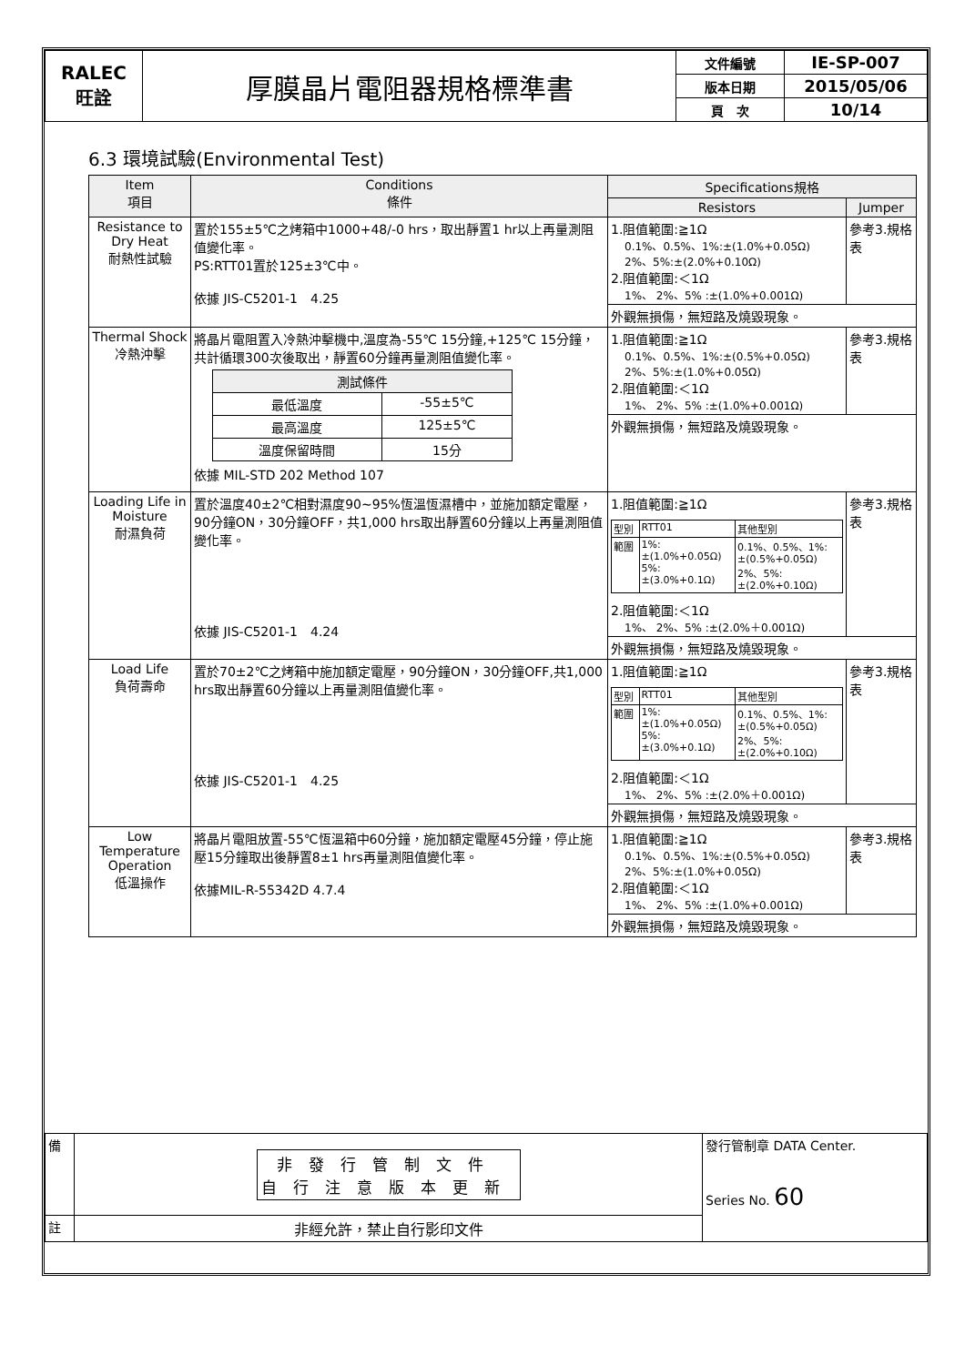| RALEC 旺詮 | 厚膜晶片電阻器規格標準書 | 文件編號 | IE-SP-007 |
| | | 版本日期 | 2015/05/06 |
| | | 頁 次 | 10/14 |
6.3 環境試驗(Environmental Test)
| Item 項目 | Conditions 條件 | Specifications規格 | |
| --- | --- | --- | --- |
| | | Resistors | Jumper |
| Resistance to Dry Heat 耐熱性試驗 | 置於155±5℃之烤箱中1000+48/-0 hrs，取出靜置1 hr以上再量測阻值變化率。 PS:RTT01置於125±3℃中。 依據 JIS-C5201-1 4.25 | 1.阻值範圍:≧1Ω 0.1%、0.5%、1%:±(1.0%+0.05Ω) 2%、5%:±(2.0%+0.10Ω) 2.阻值範圍:＜1Ω 1%、 2%、5% :±(1.0%+0.001Ω) | 參考3.規格表 |
| | | 外觀無損傷，無短路及燒毀現象。 | |
| Thermal Shock 冷熱沖擊 | 將晶片電阻置入冷熱沖擊機中,溫度為-55℃ 15分鐘,+125℃ 15分鐘，共計循環300次後取出，靜置60分鐘再量測阻值變化率。 / 測試條件 / / / 最低溫度 / -55±5℃ / / 最高溫度 / 125±5℃ / / 溫度保留時間 / 15分 / 依據 MIL-STD 202 Method 107 | 1.阻值範圍:≧1Ω 0.1%、0.5%、1%:±(0.5%+0.05Ω) 2%、5%:±(1.0%+0.05Ω) 2.阻值範圍:＜1Ω 1%、 2%、5% :±(1.0%+0.001Ω) | 參考3.規格表 |
| | | 外觀無損傷，無短路及燒毀現象。 | |
| Loading Life in Moisture 耐濕負荷 | 置於溫度40±2℃相對濕度90~95%恆溫恆濕槽中，並施加額定電壓，90分鐘ON，30分鐘OFF，共1,000 hrs取出靜置60分鐘以上再量測阻值變化率。 依據 JIS-C5201-1 4.24 | 1.阻值範圍:≧1Ω / 型別 / RTT01 / 其他型別 / / 範圍 / 1%: ±(1.0%+0.05Ω) 5%: ±(3.0%+0.1Ω) / 0.1%、0.5%、1%: ±(0.5%+0.05Ω) 2%、5%: ±(2.0%+0.10Ω) / 2.阻值範圍:＜1Ω 1%、 2%、5% :±(2.0%＋0.001Ω) | 參考3.規格表 |
| | | 外觀無損傷，無短路及燒毀現象。 | |
| Load Life 負荷壽命 | 置於70±2℃之烤箱中施加額定電壓，90分鐘ON，30分鐘OFF,共1,000 hrs取出靜置60分鐘以上再量測阻值變化率。 依據 JIS-C5201-1 4.25 | 1.阻值範圍:≧1Ω / 型別 / RTT01 / 其他型別 / / 範圍 / 1%: ±(1.0%+0.05Ω) 5%: ±(3.0%+0.1Ω) / 0.1%、0.5%、1%: ±(0.5%+0.05Ω) 2%、5%: ±(2.0%+0.10Ω) / 2.阻值範圍:＜1Ω 1%、 2%、5% :±(2.0%＋0.001Ω) | 參考3.規格表 |
| | | 外觀無損傷，無短路及燒毀現象。 | |
| Low Temperature Operation 低溫操作 | 將晶片電阻放置-55℃恆溫箱中60分鐘，施加額定電壓45分鐘，停止施壓15分鐘取出後靜置8±1 hrs再量測阻值變化率。 依據MIL-R-55342D 4.7.4 | 1.阻值範圍:≧1Ω 0.1%、0.5%、1%:±(0.5%+0.05Ω) 2%、5%:±(1.0%+0.05Ω) 2.阻值範圍:＜1Ω 1%、 2%、5% :±(1.0%+0.001Ω) | 參考3.規格表 |
| | | 外觀無損傷，無短路及燒毀現象。 | |
| 備 | 非發行管制文件 自行注意版本更新 | 發行管制章 DATA Center. Series No. 60 |
| 註 | 非經允許，禁止自行影印文件 | |